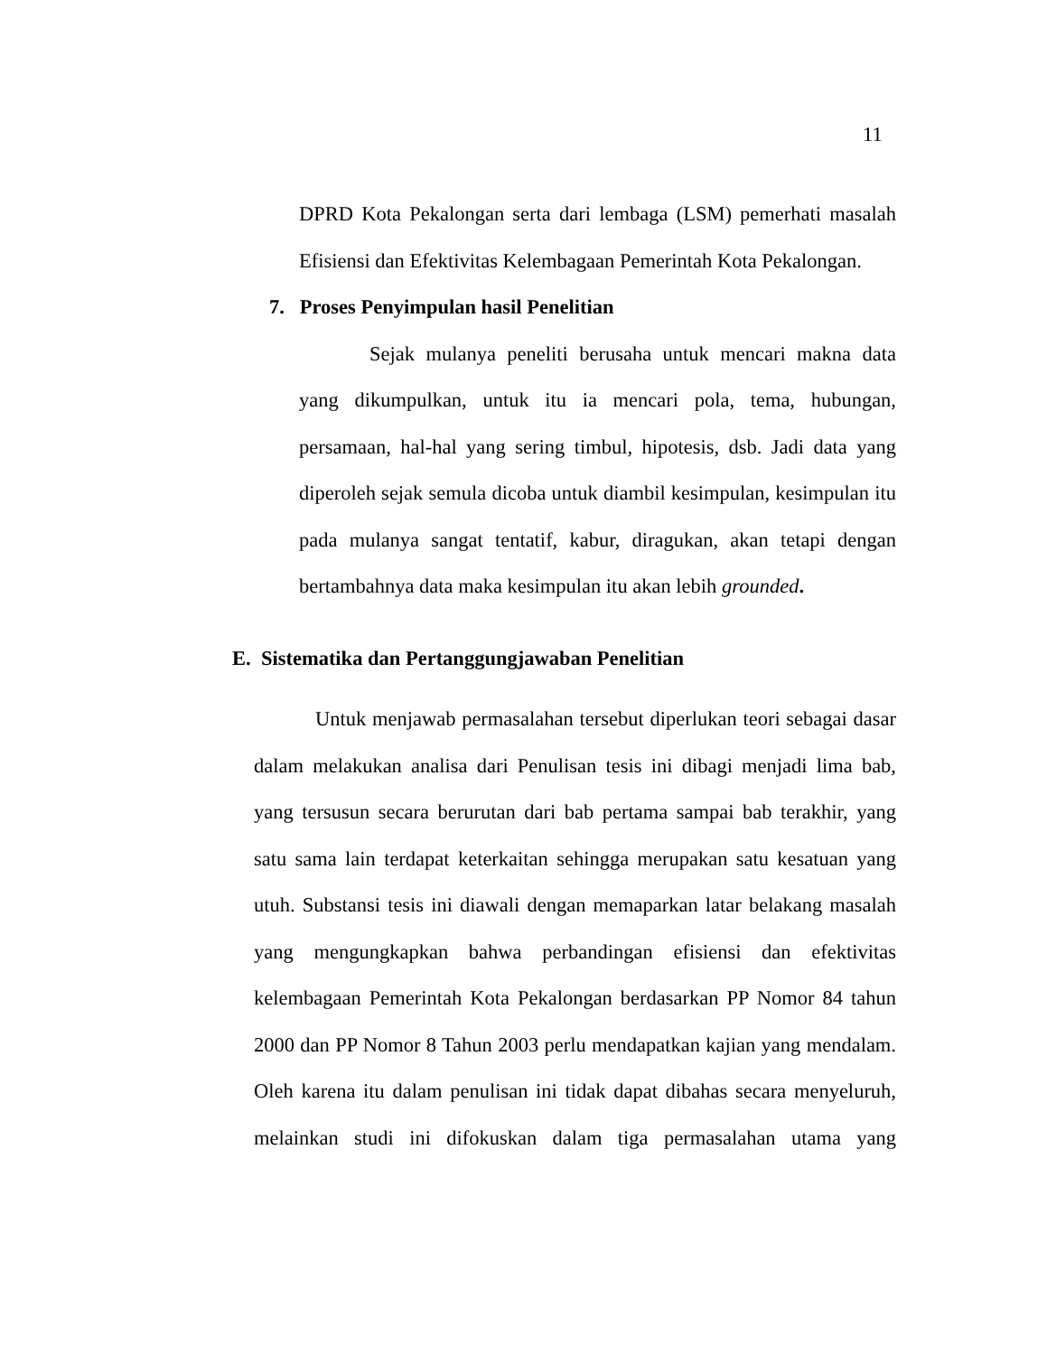11
DPRD Kota Pekalongan serta dari lembaga (LSM) pemerhati masalah Efisiensi dan Efektivitas Kelembagaan Pemerintah Kota Pekalongan.
7. Proses Penyimpulan hasil Penelitian
Sejak mulanya peneliti berusaha untuk mencari makna data yang dikumpulkan, untuk itu ia mencari pola, tema, hubungan, persamaan, hal-hal yang sering timbul, hipotesis, dsb. Jadi data yang diperoleh sejak semula dicoba untuk diambil kesimpulan, kesimpulan itu pada mulanya sangat tentatif, kabur, diragukan, akan tetapi dengan bertambahnya data maka kesimpulan itu akan lebih grounded.
E. Sistematika dan Pertanggungjawaban Penelitian
Untuk menjawab permasalahan tersebut diperlukan teori sebagai dasar dalam melakukan analisa dari Penulisan tesis ini dibagi menjadi lima bab, yang tersusun secara berurutan dari bab pertama sampai bab terakhir, yang satu sama lain terdapat keterkaitan sehingga merupakan satu kesatuan yang utuh. Substansi tesis ini diawali dengan memaparkan latar belakang masalah yang mengungkapkan bahwa perbandingan efisiensi dan efektivitas kelembagaan Pemerintah Kota Pekalongan berdasarkan PP Nomor 84 tahun 2000 dan PP Nomor 8 Tahun 2003 perlu mendapatkan kajian yang mendalam. Oleh karena itu dalam penulisan ini tidak dapat dibahas secara menyeluruh, melainkan studi ini difokuskan dalam tiga permasalahan utama yang